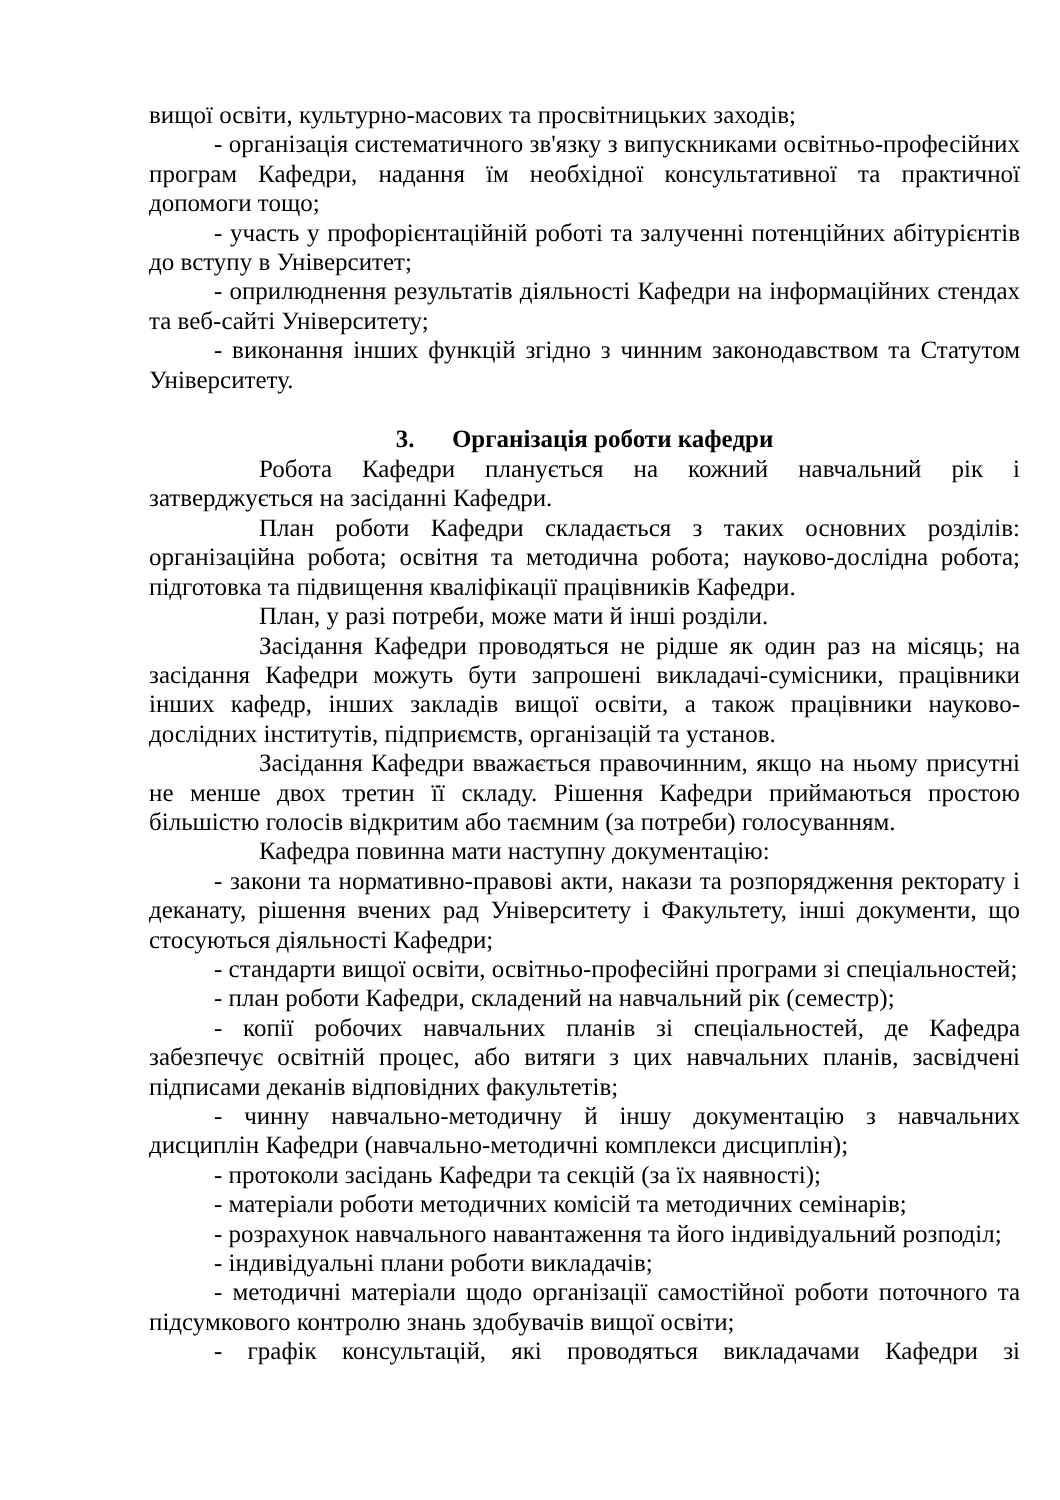вищої освіти, культурно-масових та просвітницьких заходів;
- організація систематичного зв'язку з випускниками освітньо-професійних програм Кафедри, надання їм необхідної консультативної та практичної допомоги тощо;
- участь у профорієнтаційній роботі та залученні потенційних абітурієнтів до вступу в Університет;
- оприлюднення результатів діяльності Кафедри на інформаційних стендах та веб-сайті Університету;
- виконання інших функцій згідно з чинним законодавством та Статутом Університету.
3. Організація роботи кафедри
Робота Кафедри планується на кожний навчальний рік і затверджується на засіданні Кафедри.
План роботи Кафедри складається з таких основних розділів: організаційна робота; освітня та методична робота; науково-дослідна робота; підготовка та підвищення кваліфікації працівників Кафедри.
План, у разі потреби, може мати й інші розділи.
Засідання Кафедри проводяться не рідше як один раз на місяць; на засідання Кафедри можуть бути запрошені викладачі-сумісники, працівники інших кафедр, інших закладів вищої освіти, а також працівники науково-дослідних інститутів, підприємств, організацій та установ.
Засідання Кафедри вважається правочинним, якщо на ньому присутні не менше двох третин її складу. Рішення Кафедри приймаються простою більшістю голосів відкритим або таємним (за потреби) голосуванням.
Кафедра повинна мати наступну документацію:
- закони та нормативно-правові акти, накази та розпорядження ректорату і деканату, рішення вчених рад Університету і Факультету, інші документи, що стосуються діяльності Кафедри;
- стандарти вищої освіти, освітньо-професійні програми зі спеціальностей;
- план роботи Кафедри, складений на навчальний рік (семестр);
- копії робочих навчальних планів зі спеціальностей, де Кафедра забезпечує освітній процес, або витяги з цих навчальних планів, засвідчені підписами деканів відповідних факультетів;
- чинну навчально-методичну й іншу документацію з навчальних дисциплін Кафедри (навчально-методичні комплекси дисциплін);
- протоколи засідань Кафедри та секцій (за їх наявності);
- матеріали роботи методичних комісій та методичних семінарів;
- розрахунок навчального навантаження та його індивідуальний розподіл;
- індивідуальні плани роботи викладачів;
- методичні матеріали щодо організації самостійної роботи поточного та підсумкового контролю знань здобувачів вищої освіти;
- графік консультацій, які проводяться викладачами Кафедри зі